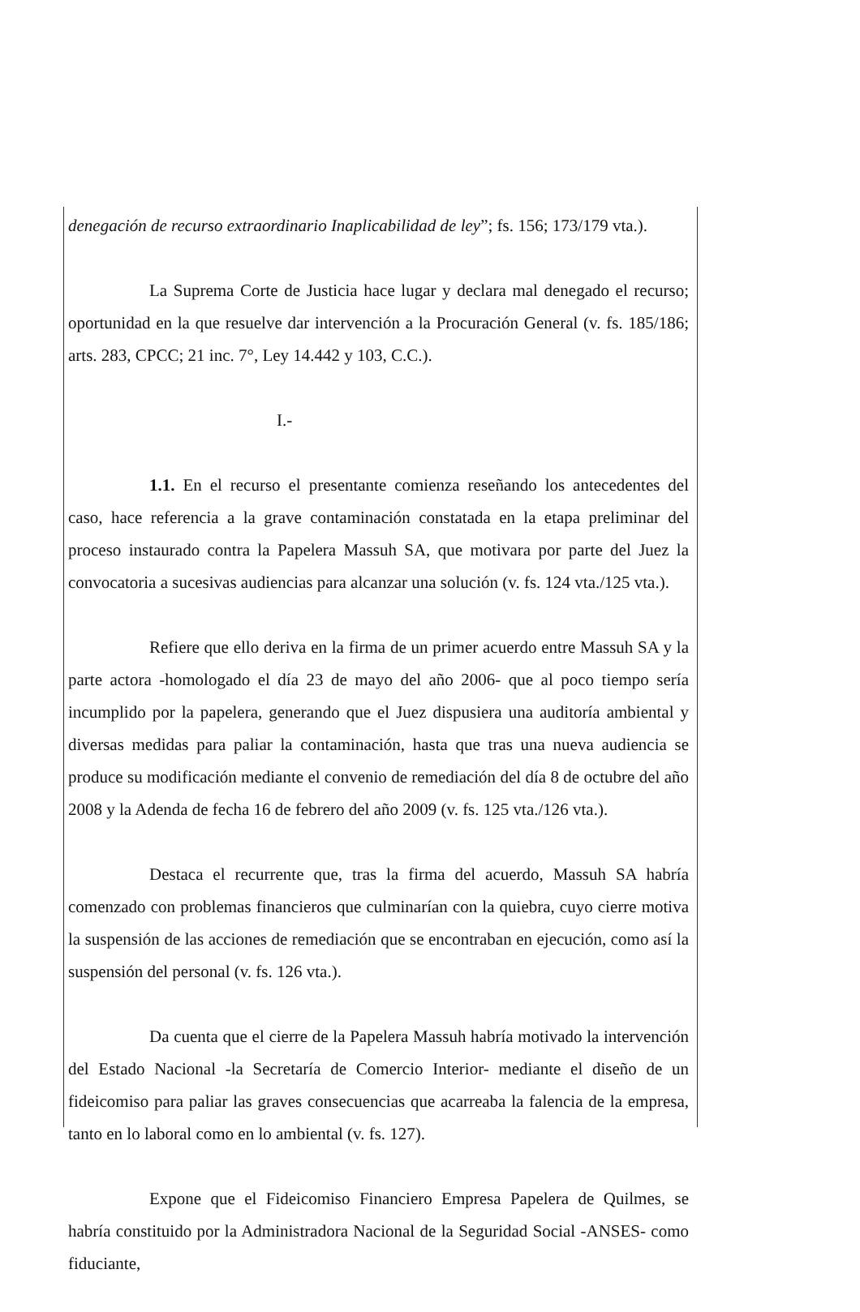denegación de recurso extraordinario Inaplicabilidad de ley”; fs. 156; 173/179 vta.).
La Suprema Corte de Justicia hace lugar y declara mal denegado el recurso; oportunidad en la que resuelve dar intervención a la Procuración General (v. fs. 185/186; arts. 283, CPCC; 21 inc. 7°, Ley 14.442 y 103, C.C.).
I.-
1.1. En el recurso el presentante comienza reseñando los antecedentes del caso, hace referencia a la grave contaminación constatada en la etapa preliminar del proceso instaurado contra la Papelera Massuh SA, que motivara por parte del Juez la convocatoria a sucesivas audiencias para alcanzar una solución (v. fs. 124 vta./125 vta.).
Refiere que ello deriva en la firma de un primer acuerdo entre Massuh SA y la parte actora -homologado el día 23 de mayo del año 2006- que al poco tiempo sería incumplido por la papelera, generando que el Juez dispusiera una auditoría ambiental y diversas medidas para paliar la contaminación, hasta que tras una nueva audiencia se produce su modificación mediante el convenio de remediación del día 8 de octubre del año 2008 y la Adenda de fecha 16 de febrero del año 2009 (v. fs. 125 vta./126 vta.).
Destaca el recurrente que, tras la firma del acuerdo, Massuh SA habría comenzado con problemas financieros que culminarían con la quiebra, cuyo cierre motiva la suspensión de las acciones de remediación que se encontraban en ejecución, como así la suspensión del personal (v. fs. 126 vta.).
Da cuenta que el cierre de la Papelera Massuh habría motivado la intervención del Estado Nacional -la Secretaría de Comercio Interior- mediante el diseño de un fideicomiso para paliar las graves consecuencias que acarreaba la falencia de la empresa, tanto en lo laboral como en lo ambiental (v. fs. 127).
Expone que el Fideicomiso Financiero Empresa Papelera de Quilmes, se habría constituido por la Administradora Nacional de la Seguridad Social -ANSES- como fiduciante,